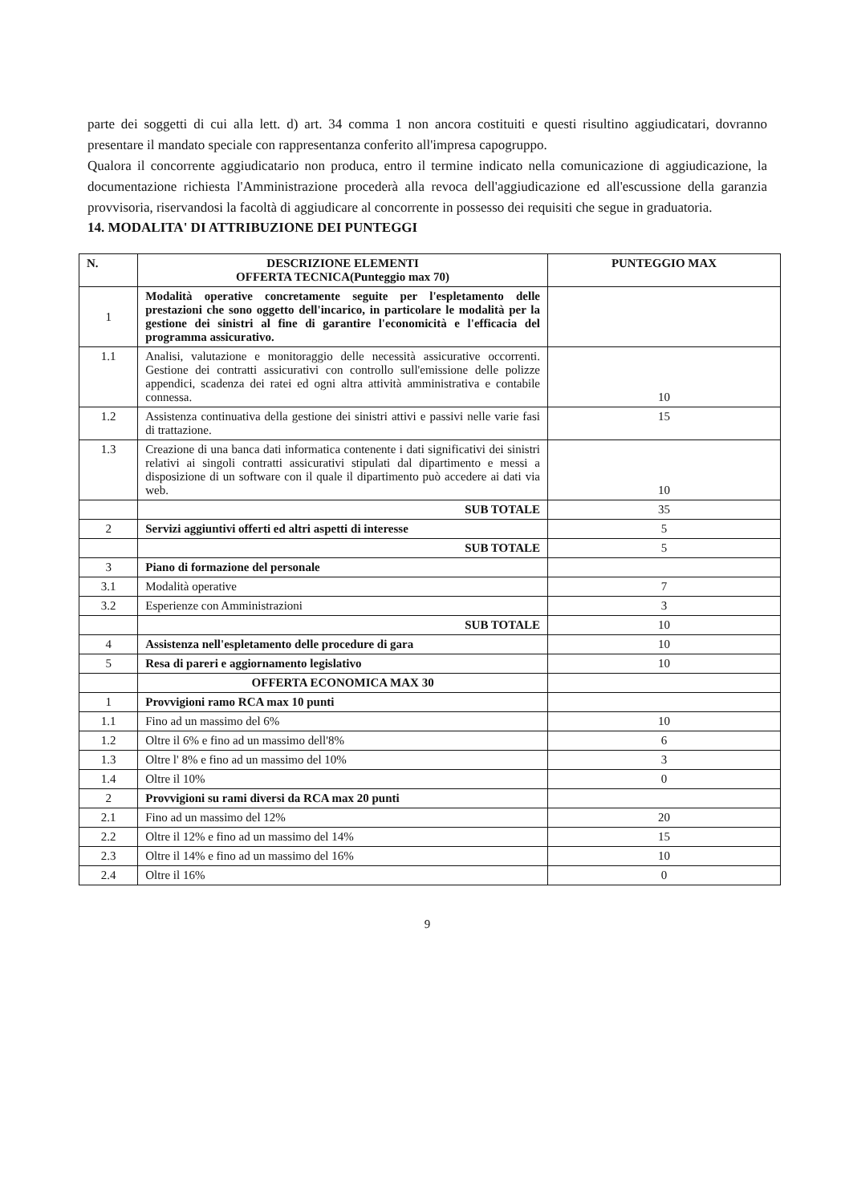parte dei soggetti di cui alla lett. d) art. 34 comma 1 non ancora costituiti e questi risultino aggiudicatari, dovranno presentare il mandato speciale con rappresentanza conferito all'impresa capogruppo.
Qualora il concorrente aggiudicatario non produca, entro il termine indicato nella comunicazione di aggiudicazione, la documentazione richiesta l'Amministrazione procederà alla revoca dell'aggiudicazione ed all'escussione della garanzia provvisoria, riservandosi la facoltà di aggiudicare al concorrente in possesso dei requisiti che segue in graduatoria.
14. MODALITA' DI ATTRIBUZIONE DEI PUNTEGGI
| N. | DESCRIZIONE ELEMENTI OFFERTA TECNICA(Punteggio max 70) | PUNTEGGIO MAX |
| --- | --- | --- |
| 1 | Modalità operative concretamente seguite per l'espletamento delle prestazioni che sono oggetto dell'incarico, in particolare le modalità per la gestione dei sinistri al fine di garantire l'economicità e l'efficacia del programma assicurativo. | |
| 1.1 | Analisi, valutazione e monitoraggio delle necessità assicurative occorrenti. Gestione dei contratti assicurativi con controllo sull'emissione delle polizze appendici, scadenza dei ratei ed ogni altra attività amministrativa e contabile connessa. | 10 |
| 1.2 | Assistenza continuativa della gestione dei sinistri attivi e passivi nelle varie fasi di trattazione. | 15 |
| 1.3 | Creazione di una banca dati informatica contenente i dati significativi dei sinistri relativi ai singoli contratti assicurativi stipulati dal dipartimento e messi a disposizione di un software con il quale il dipartimento può accedere ai dati via web. | 10 |
| | SUB TOTALE | 35 |
| 2 | Servizi aggiuntivi offerti ed altri aspetti di interesse | 5 |
| | SUB TOTALE | 5 |
| 3 | Piano di formazione del personale | |
| 3.1 | Modalità operative | 7 |
| 3.2 | Esperienze con Amministrazioni | 3 |
| | SUB TOTALE | 10 |
| 4 | Assistenza nell'espletamento delle procedure di gara | 10 |
| 5 | Resa di pareri e aggiornamento legislativo | 10 |
| | OFFERTA ECONOMICA MAX 30 | |
| 1 | Provvigioni ramo RCA max 10 punti | |
| 1.1 | Fino ad un massimo del 6% | 10 |
| 1.2 | Oltre il 6% e fino ad un massimo dell'8% | 6 |
| 1.3 | Oltre l' 8% e fino ad un massimo del 10% | 3 |
| 1.4 | Oltre il 10% | 0 |
| 2 | Provvigioni su rami diversi da RCA max 20 punti | |
| 2.1 | Fino ad un massimo del 12% | 20 |
| 2.2 | Oltre il 12% e fino ad un massimo del 14% | 15 |
| 2.3 | Oltre il 14% e fino ad un massimo del 16% | 10 |
| 2.4 | Oltre il 16% | 0 |
9